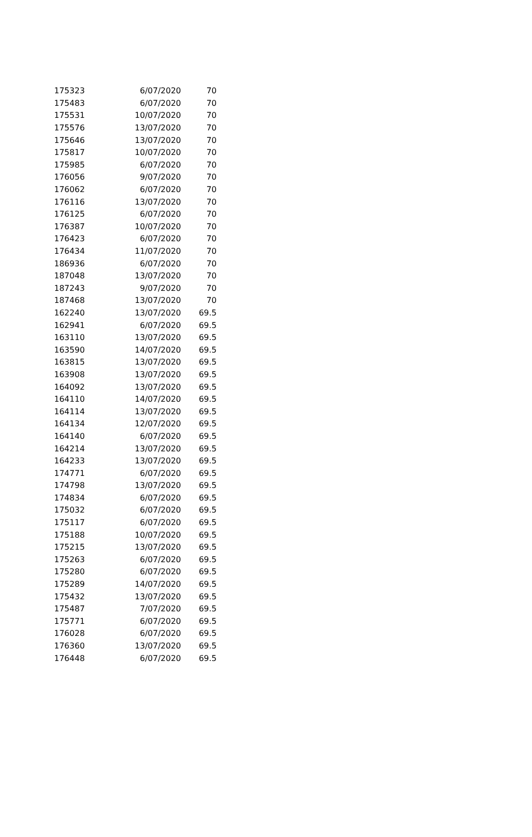| 175323 | 6/07/2020 | 70 |
| 175483 | 6/07/2020 | 70 |
| 175531 | 10/07/2020 | 70 |
| 175576 | 13/07/2020 | 70 |
| 175646 | 13/07/2020 | 70 |
| 175817 | 10/07/2020 | 70 |
| 175985 | 6/07/2020 | 70 |
| 176056 | 9/07/2020 | 70 |
| 176062 | 6/07/2020 | 70 |
| 176116 | 13/07/2020 | 70 |
| 176125 | 6/07/2020 | 70 |
| 176387 | 10/07/2020 | 70 |
| 176423 | 6/07/2020 | 70 |
| 176434 | 11/07/2020 | 70 |
| 186936 | 6/07/2020 | 70 |
| 187048 | 13/07/2020 | 70 |
| 187243 | 9/07/2020 | 70 |
| 187468 | 13/07/2020 | 70 |
| 162240 | 13/07/2020 | 69.5 |
| 162941 | 6/07/2020 | 69.5 |
| 163110 | 13/07/2020 | 69.5 |
| 163590 | 14/07/2020 | 69.5 |
| 163815 | 13/07/2020 | 69.5 |
| 163908 | 13/07/2020 | 69.5 |
| 164092 | 13/07/2020 | 69.5 |
| 164110 | 14/07/2020 | 69.5 |
| 164114 | 13/07/2020 | 69.5 |
| 164134 | 12/07/2020 | 69.5 |
| 164140 | 6/07/2020 | 69.5 |
| 164214 | 13/07/2020 | 69.5 |
| 164233 | 13/07/2020 | 69.5 |
| 174771 | 6/07/2020 | 69.5 |
| 174798 | 13/07/2020 | 69.5 |
| 174834 | 6/07/2020 | 69.5 |
| 175032 | 6/07/2020 | 69.5 |
| 175117 | 6/07/2020 | 69.5 |
| 175188 | 10/07/2020 | 69.5 |
| 175215 | 13/07/2020 | 69.5 |
| 175263 | 6/07/2020 | 69.5 |
| 175280 | 6/07/2020 | 69.5 |
| 175289 | 14/07/2020 | 69.5 |
| 175432 | 13/07/2020 | 69.5 |
| 175487 | 7/07/2020 | 69.5 |
| 175771 | 6/07/2020 | 69.5 |
| 176028 | 6/07/2020 | 69.5 |
| 176360 | 13/07/2020 | 69.5 |
| 176448 | 6/07/2020 | 69.5 |